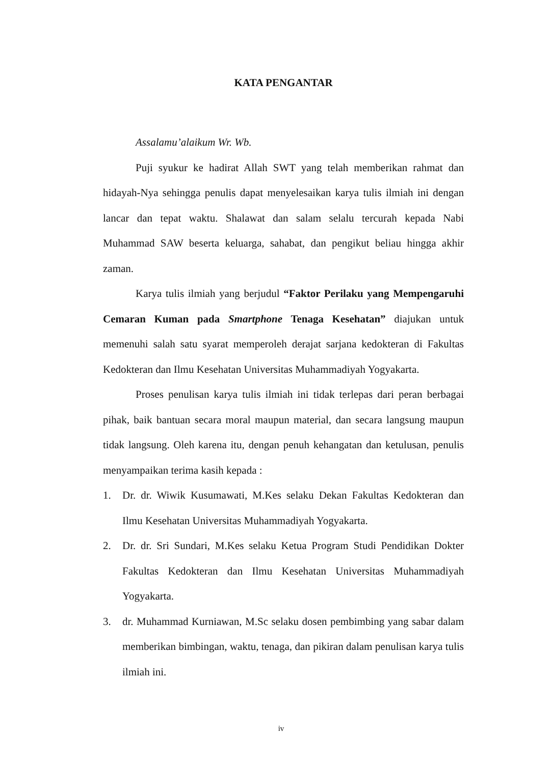KATA PENGANTAR
Assalamu’alaikum Wr. Wb.
Puji syukur ke hadirat Allah SWT yang telah memberikan rahmat dan hidayah-Nya sehingga penulis dapat menyelesaikan karya tulis ilmiah ini dengan lancar dan tepat waktu. Shalawat dan salam selalu tercurah kepada Nabi Muhammad SAW beserta keluarga, sahabat, dan pengikut beliau hingga akhir zaman.
Karya tulis ilmiah yang berjudul “Faktor Perilaku yang Mempengaruhi Cemaran Kuman pada Smartphone Tenaga Kesehatan” diajukan untuk memenuhi salah satu syarat memperoleh derajat sarjana kedokteran di Fakultas Kedokteran dan Ilmu Kesehatan Universitas Muhammadiyah Yogyakarta.
Proses penulisan karya tulis ilmiah ini tidak terlepas dari peran berbagai pihak, baik bantuan secara moral maupun material, dan secara langsung maupun tidak langsung. Oleh karena itu, dengan penuh kehangatan dan ketulusan, penulis menyampaikan terima kasih kepada :
1. Dr. dr. Wiwik Kusumawati, M.Kes selaku Dekan Fakultas Kedokteran dan Ilmu Kesehatan Universitas Muhammadiyah Yogyakarta.
2. Dr. dr. Sri Sundari, M.Kes selaku Ketua Program Studi Pendidikan Dokter Fakultas Kedokteran dan Ilmu Kesehatan Universitas Muhammadiyah Yogyakarta.
3. dr. Muhammad Kurniawan, M.Sc selaku dosen pembimbing yang sabar dalam memberikan bimbingan, waktu, tenaga, dan pikiran dalam penulisan karya tulis ilmiah ini.
iv